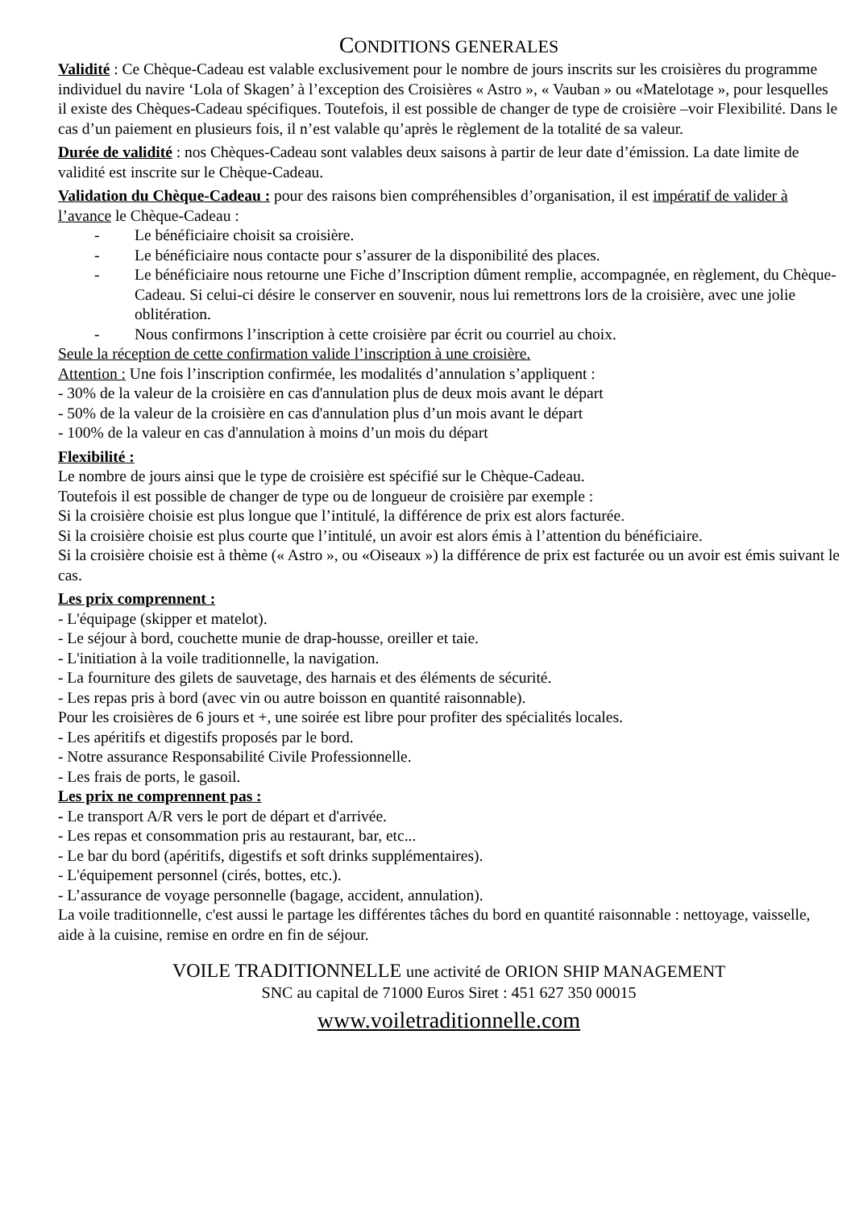CONDITIONS GENERALES
Validité : Ce Chèque-Cadeau est valable exclusivement pour le nombre de jours inscrits sur les croisières du programme individuel du navire ‘Lola of Skagen’ à l’exception des Croisières « Astro », « Vauban » ou «Matelotage », pour lesquelles il existe des Chèques-Cadeau spécifiques. Toutefois, il est possible de changer de type de croisière –voir Flexibilité. Dans le cas d’un paiement en plusieurs fois, il n’est valable qu’après le règlement de la totalité de sa valeur.
Durée de validité : nos Chèques-Cadeau sont valables deux saisons à partir de leur date d’émission. La date limite de validité est inscrite sur le Chèque-Cadeau.
Validation du Chèque-Cadeau : pour des raisons bien compréhensibles d’organisation, il est impératif de valider à l’avance le Chèque-Cadeau :
- Le bénéficiaire choisit sa croisière.
- Le bénéficiaire nous contacte pour s’assurer de la disponibilité des places.
- Le bénéficiaire nous retourne une Fiche d’Inscription dûment remplie, accompagnée, en règlement, du Chèque-Cadeau. Si celui-ci désire le conserver en souvenir, nous lui remettrons lors de la croisière, avec une jolie oblitération.
- Nous confirmons l’inscription à cette croisière par écrit ou courriel au choix.
Seule la réception de cette confirmation valide l’inscription à une croisière.
Attention : Une fois l’inscription confirmée, les modalités d’annulation s’appliquent :
- 30% de la valeur de la croisière en cas d'annulation plus de deux mois avant le départ
- 50% de la valeur de la croisière en cas d'annulation plus d’un mois avant le départ
- 100% de la valeur en cas d'annulation à moins d’un mois du départ
Flexibilité :
Le nombre de jours ainsi que le type de croisière est spécifié sur le Chèque-Cadeau.
Toutefois il est possible de changer de type ou de longueur de croisière par exemple :
Si la croisière choisie est plus longue que l’intitulé, la différence de prix est alors facturée.
Si la croisière choisie est plus courte que l’intitulé, un avoir est alors émis à l’attention du bénéficiaire.
Si la croisière choisie est à thème (« Astro », ou «Oiseaux ») la différence de prix est facturée ou un avoir est émis suivant le cas.
Les prix comprennent :
- L'équipage (skipper et matelot).
- Le séjour à bord, couchette munie de drap-housse, oreiller et taie.
- L'initiation à la voile traditionnelle, la navigation.
- La fourniture des gilets de sauvetage, des harnais et des éléments de sécurité.
- Les repas pris à bord (avec vin ou autre boisson en quantité raisonnable).
Pour les croisières de 6 jours et +, une soirée est libre pour profiter des spécialités locales.
- Les apéritifs et digestifs proposés par le bord.
- Notre assurance Responsabilité Civile Professionnelle.
- Les frais de ports, le gasoil.
Les prix ne comprennent pas :
- Le transport A/R vers le port de départ et d'arrivée.
- Les repas et consommation pris au restaurant, bar, etc...
- Le bar du bord (apéritifs, digestifs et soft drinks supplémentaires).
- L'équipement personnel (cirés, bottes, etc.).
- L’assurance de voyage personnelle (bagage, accident, annulation).
La voile traditionnelle, c'est aussi le partage les différentes tâches du bord en quantité raisonnable : nettoyage, vaisselle, aide à la cuisine, remise en ordre en fin de séjour.
VOILE TRADITIONNELLE une activité de ORION SHIP MANAGEMENT
SNC au capital de 71000 Euros Siret : 451 627 350 00015
www.voiletraditionnelle.com